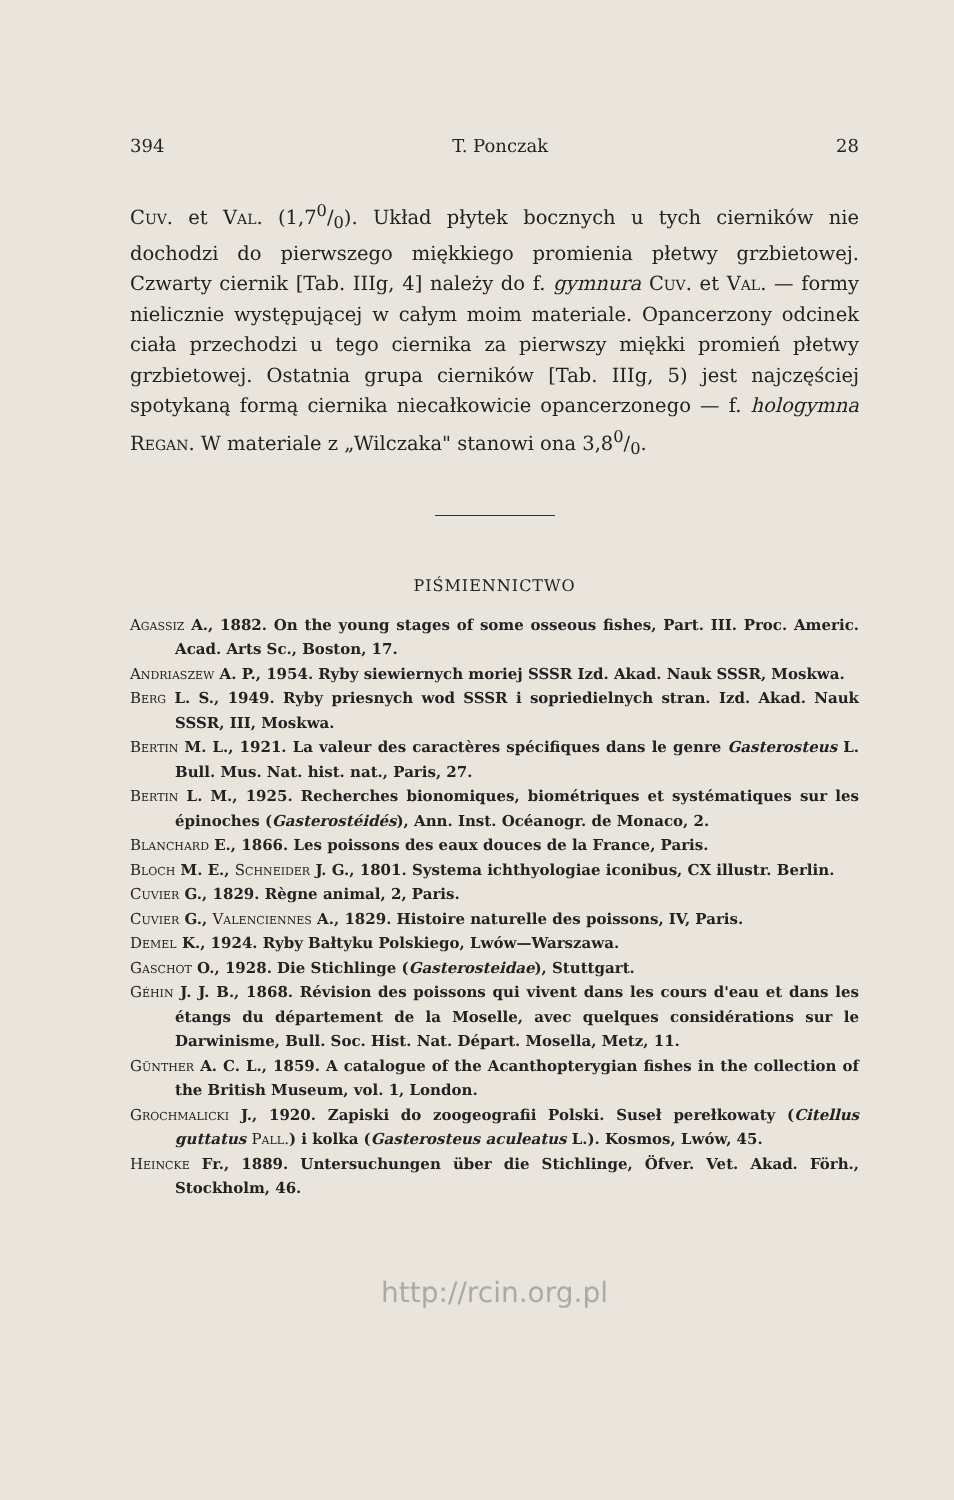394 T. Ponczak 28
Cuv. et Val. (1,70/0). Układ płytek bocznych u tych cierników nie dochodzi do pierwszego miękkiego promienia płetwy grzbietowej. Czwarty ciernik [Tab. IIIg, 4] należy do f. gymnura Cuv. et Val. — formy nielicznie występującej w całym moim materiale. Opancerzony odcinek ciała przechodzi u tego ciernika za pierwszy miękki promień płetwy grzbietowej. Ostatnia grupa cierników [Tab. IIIg, 5) jest najczęściej spotykaną formą ciernika niecałkowicie opancerzonego — f. hologymna Regan. W materiale z „Wilczaka" stanowi ona 3,80/0.
PIŚMIENNICTWO
Agassiz A., 1882. On the young stages of some osseous fishes, Part. III. Proc. Americ. Acad. Arts Sc., Boston, 17.
Andriaszew A. P., 1954. Ryby siewiernych moriej SSSR Izd. Akad. Nauk SSSR, Moskwa.
Berg L. S., 1949. Ryby priesnych wod SSSR i sopriedielnych stran. Izd. Akad. Nauk SSSR, III, Moskwa.
Bertin M. L., 1921. La valeur des caractères spécifiques dans le genre Gasterosteus L. Bull. Mus. Nat. hist. nat., Paris, 27.
Bertin L. M., 1925. Recherches bionomiques, biométriques et systématiques sur les épinoches (Gasterostéidés), Ann. Inst. Océanogr. de Monaco, 2.
Blanchard E., 1866. Les poissons des eaux douces de la France, Paris.
Bloch M. E., Schneider J. G., 1801. Systema ichthyologiae iconibus, CX illustr. Berlin.
Cuvier G., 1829. Règne animal, 2, Paris.
Cuvier G., Valenciennes A., 1829. Histoire naturelle des poissons, IV, Paris.
Demel K., 1924. Ryby Bałtyku Polskiego, Lwów—Warszawa.
Gaschot O., 1928. Die Stichlinge (Gasterosteidae), Stuttgart.
Géhin J. J. B., 1868. Révision des poissons qui vivent dans les cours d'eau et dans les étangs du département de la Moselle, avec quelques considérations sur le Darwinisme, Bull. Soc. Hist. Nat. Départ. Mosella, Metz, 11.
Günther A. C. L., 1859. A catalogue of the Acanthopterygian fishes in the collection of the British Museum, vol. 1, London.
Grochmalicki J., 1920. Zapiski do zoogeografii Polski. Suseł perełkowaty (Citellus guttatus Pall.) i kolka (Gasterosteus aculeatus L.). Kosmos, Lwów, 45.
Heincke Fr., 1889. Untersuchungen über die Stichlinge, Öfver. Vet. Akad. Förh., Stockholm, 46.
http://rcin.org.pl